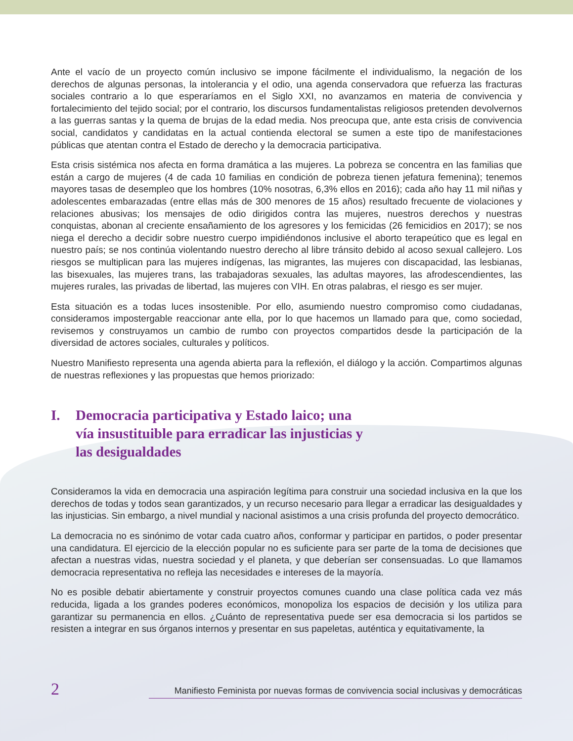Ante el vacío de un proyecto común inclusivo se impone fácilmente el individualismo, la negación de los derechos de algunas personas, la intolerancia y el odio, una agenda conservadora que refuerza las fracturas sociales contrario a lo que esperaríamos en el Siglo XXI, no avanzamos en materia de convivencia y fortalecimiento del tejido social; por el contrario, los discursos fundamentalistas religiosos pretenden devolvernos a las guerras santas y la quema de brujas de la edad media. Nos preocupa que, ante esta crisis de convivencia social, candidatos y candidatas en la actual contienda electoral se sumen a este tipo de manifestaciones públicas que atentan contra el Estado de derecho y la democracia participativa.
Esta crisis sistémica nos afecta en forma dramática a las mujeres. La pobreza se concentra en las familias que están a cargo de mujeres (4 de cada 10 familias en condición de pobreza tienen jefatura femenina); tenemos mayores tasas de desempleo que los hombres (10% nosotras, 6,3% ellos en 2016); cada año hay 11 mil niñas y adolescentes embarazadas (entre ellas más de 300 menores de 15 años) resultado frecuente de violaciones y relaciones abusivas; los mensajes de odio dirigidos contra las mujeres, nuestros derechos y nuestras conquistas, abonan al creciente ensañamiento de los agresores y los femicidas (26 femicidios en 2017); se nos niega el derecho a decidir sobre nuestro cuerpo impidiéndonos inclusive el aborto terapeútico que es legal en nuestro país; se nos continúa violentando nuestro derecho al libre tránsito debido al acoso sexual callejero. Los riesgos se multiplican para las mujeres indígenas, las migrantes, las mujeres con discapacidad, las lesbianas, las bisexuales, las mujeres trans, las trabajadoras sexuales, las adultas mayores, las afrodescendientes, las mujeres rurales, las privadas de libertad, las mujeres con VIH. En otras palabras, el riesgo es ser mujer.
Esta situación es a todas luces insostenible. Por ello, asumiendo nuestro compromiso como ciudadanas, consideramos impostergable reaccionar ante ella, por lo que hacemos un llamado para que, como sociedad, revisemos y construyamos un cambio de rumbo con proyectos compartidos desde la participación de la diversidad de actores sociales, culturales y políticos.
Nuestro Manifiesto representa una agenda abierta para la reflexión, el diálogo y la acción. Compartimos algunas de nuestras reflexiones y las propuestas que hemos priorizado:
I. Democracia participativa y Estado laico; una vía insustituible para erradicar las injusticias y las desigualdades
Consideramos la vida en democracia una aspiración legítima para construir una sociedad inclusiva en la que los derechos de todas y todos sean garantizados, y un recurso necesario para llegar a erradicar las desigualdades y las injusticias. Sin embargo, a nivel mundial y nacional asistimos a una crisis profunda del proyecto democrático.
La democracia no es sinónimo de votar cada cuatro años, conformar y participar en partidos, o poder presentar una candidatura. El ejercicio de la elección popular no es suficiente para ser parte de la toma de decisiones que afectan a nuestras vidas, nuestra sociedad y el planeta, y que deberían ser consensuadas. Lo que llamamos democracia representativa no refleja las necesidades e intereses de la mayoría.
No es posible debatir abiertamente y construir proyectos comunes cuando una clase política cada vez más reducida, ligada a los grandes poderes económicos, monopoliza los espacios de decisión y los utiliza para garantizar su permanencia en ellos. ¿Cuánto de representativa puede ser esa democracia si los partidos se resisten a integrar en sus órganos internos y presentar en sus papeletas, auténtica y equitativamente, la
2 Manifiesto Feminista por nuevas formas de convivencia social inclusivas y democráticas